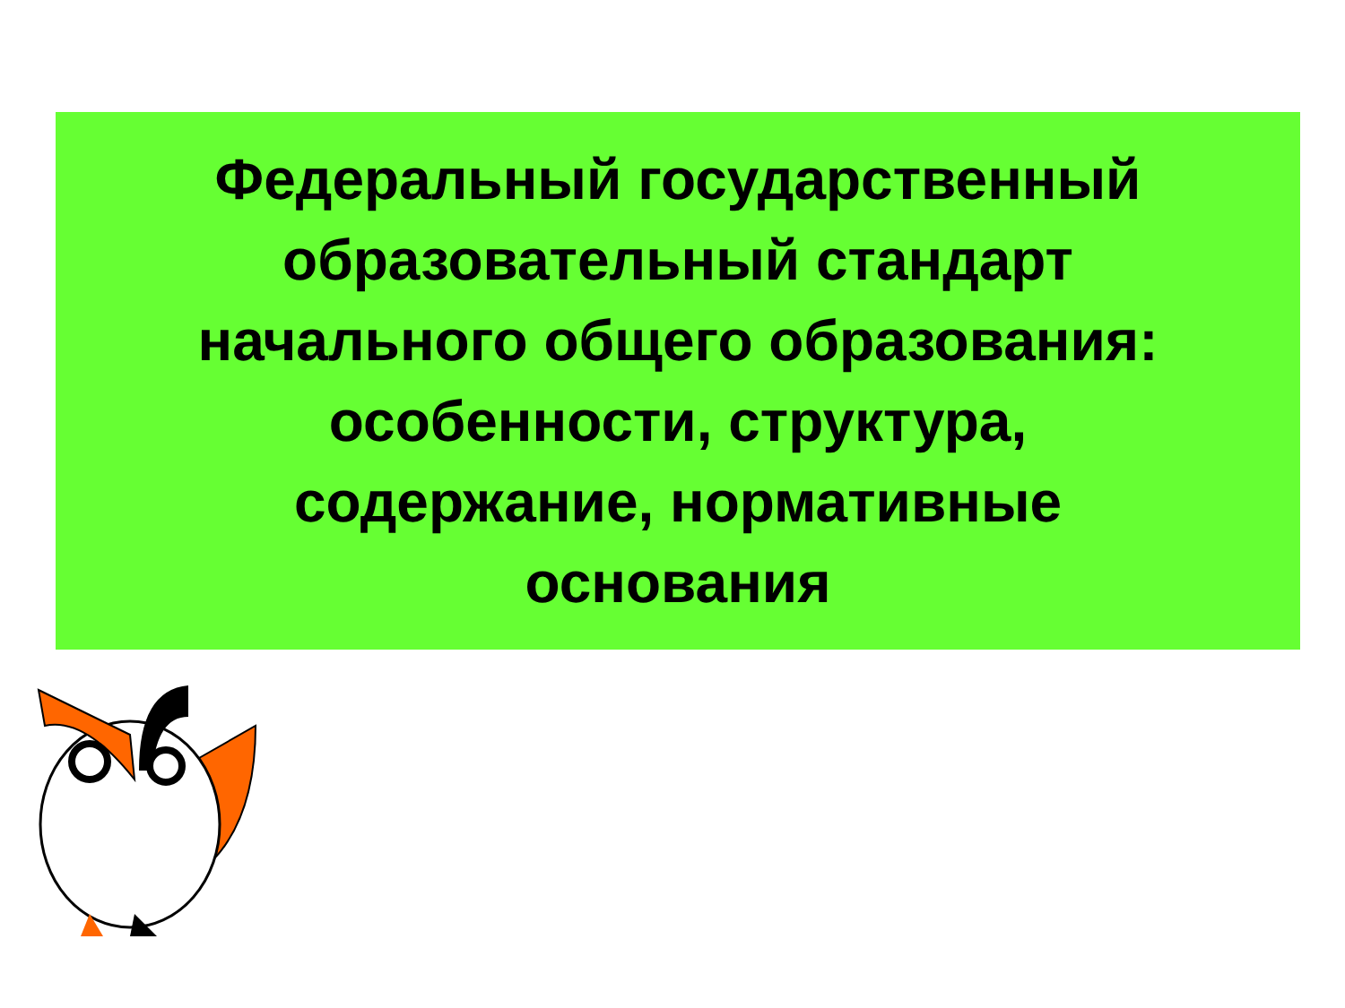Федеральный государственный
образовательный стандарт
начального общего образования:
особенности, структура,
содержание, нормативные
основания